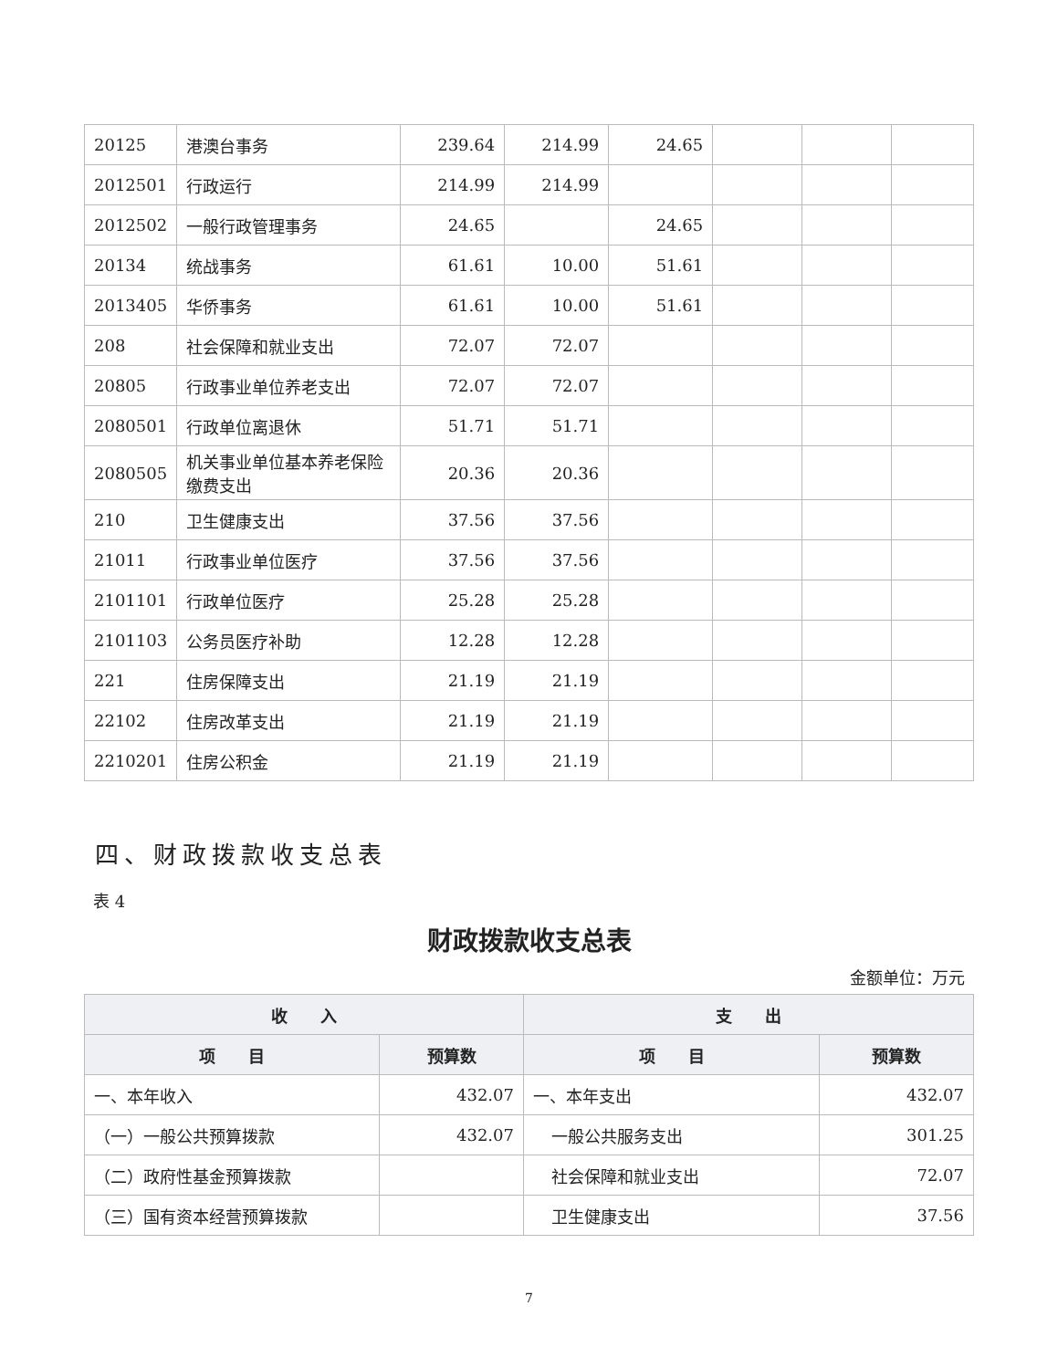| 20125 | 港澳台事务 | 239.64 | 214.99 | 24.65 | | | |
| 2012501 | 行政运行 | 214.99 | 214.99 | | | | |
| 2012502 | 一般行政管理事务 | 24.65 | | 24.65 | | | |
| 20134 | 统战事务 | 61.61 | 10.00 | 51.61 | | | |
| 2013405 | 华侨事务 | 61.61 | 10.00 | 51.61 | | | |
| 208 | 社会保障和就业支出 | 72.07 | 72.07 | | | | |
| 20805 | 行政事业单位养老支出 | 72.07 | 72.07 | | | | |
| 2080501 | 行政单位离退休 | 51.71 | 51.71 | | | | |
| 2080505 | 机关事业单位基本养老保险缴费支出 | 20.36 | 20.36 | | | | |
| 210 | 卫生健康支出 | 37.56 | 37.56 | | | | |
| 21011 | 行政事业单位医疗 | 37.56 | 37.56 | | | | |
| 2101101 | 行政单位医疗 | 25.28 | 25.28 | | | | |
| 2101103 | 公务员医疗补助 | 12.28 | 12.28 | | | | |
| 221 | 住房保障支出 | 21.19 | 21.19 | | | | |
| 22102 | 住房改革支出 | 21.19 | 21.19 | | | | |
| 2210201 | 住房公积金 | 21.19 | 21.19 | | | | |
四、财政拨款收支总表
表 4
财政拨款收支总表
金额单位：万元
| 收 入 | | 支 出 | |
| --- | --- | --- | --- |
| 项 目 | 预算数 | 项 目 | 预算数 |
| 一、本年收入 | 432.07 | 一、本年支出 | 432.07 |
| （一）一般公共预算拨款 | 432.07 | 一般公共服务支出 | 301.25 |
| （二）政府性基金预算拨款 | | 社会保障和就业支出 | 72.07 |
| （三）国有资本经营预算拨款 | | 卫生健康支出 | 37.56 |
7